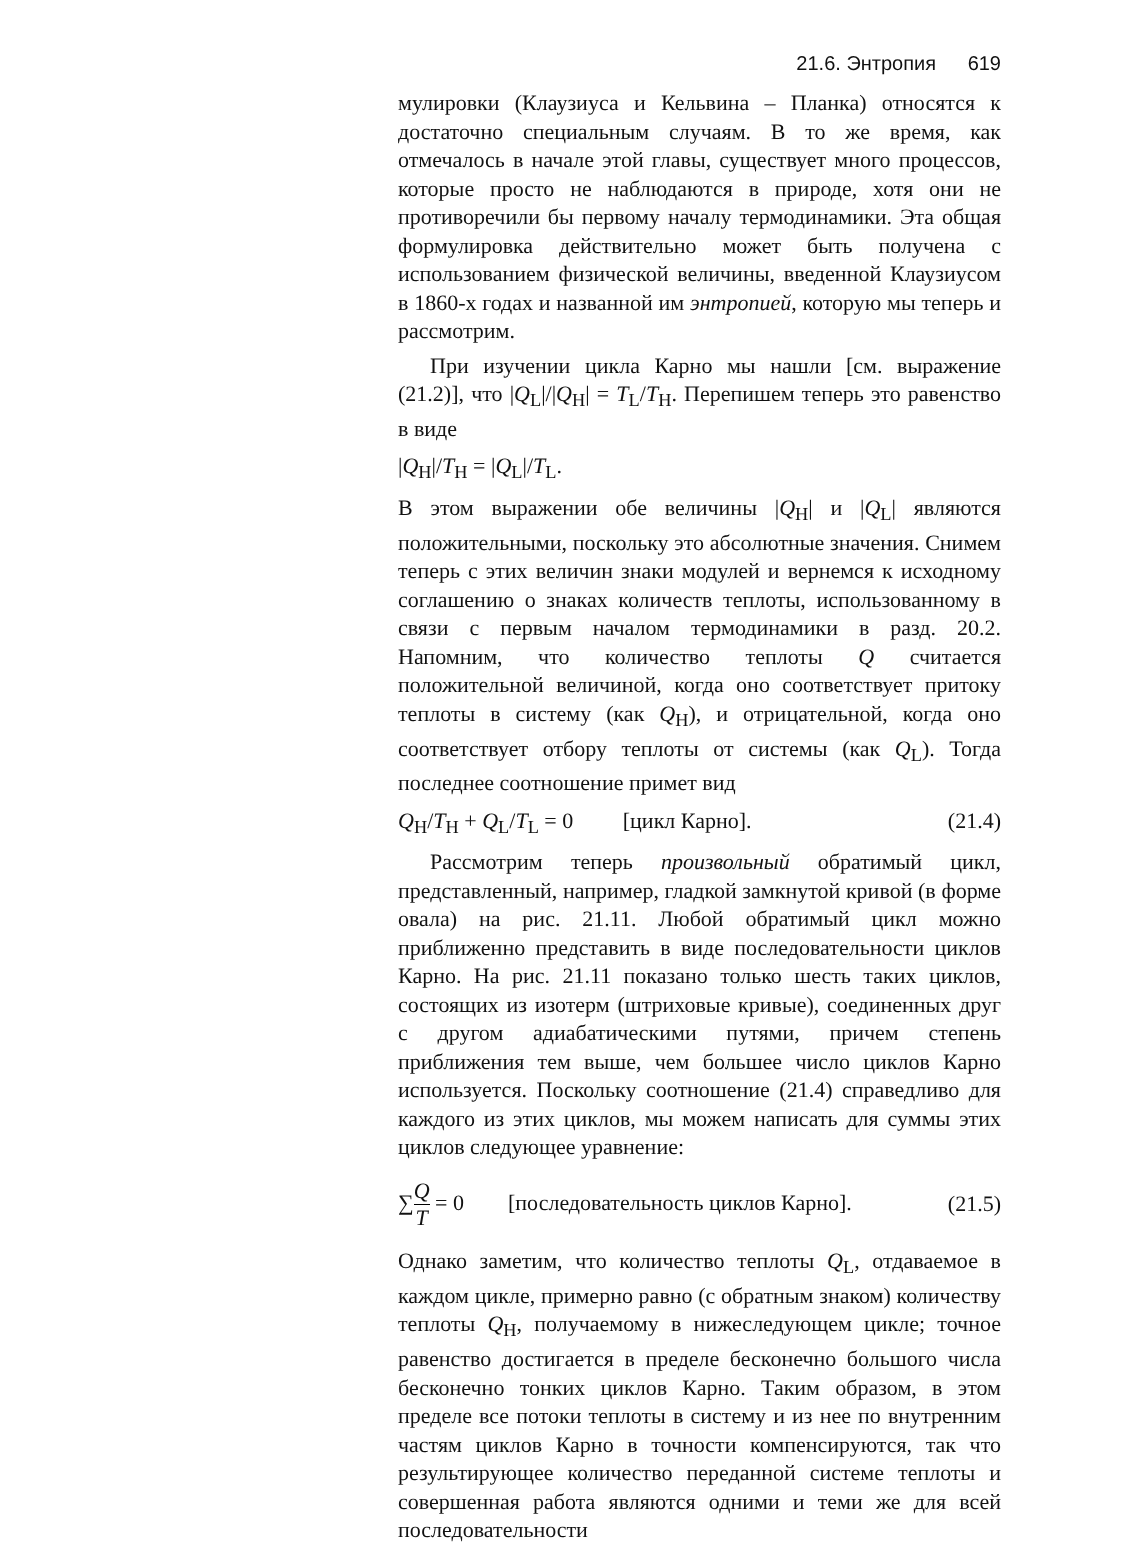21.6. Энтропия 619
мулировки (Клаузиуса и Кельвина – Планка) относятся к достаточно специальным случаям. В то же время, как отмечалось в начале этой главы, существует много процессов, которые просто не наблюдаются в природе, хотя они не противоречили бы первому началу термодинамики. Эта общая формулировка действительно может быть получена с использованием физической величины, введенной Клаузиусом в 1860-х годах и названной им энтропией, которую мы теперь и рассмотрим.
При изучении цикла Карно мы нашли [см. выражение (21.2)], что |Q<sub>L</sub>|/|Q<sub>H</sub>| = T<sub>L</sub>/T<sub>H</sub>. Перепишем теперь это равенство в виде
|Q<sub>H</sub>|/T<sub>H</sub> = |Q<sub>L</sub>|/T<sub>L</sub>.
В этом выражении обе величины |Q<sub>H</sub>| и |Q<sub>L</sub>| являются положительными, поскольку это абсолютные значения. Снимем теперь с этих величин знаки модулей и вернемся к исходному соглашению о знаках количеств теплоты, использованному в связи с первым началом термодинамики в разд. 20.2. Напомним, что количество теплоты Q считается положительной величиной, когда оно соответствует притоку теплоты в систему (как Q<sub>H</sub>), и отрицательной, когда оно соответствует отбору теплоты от системы (как Q<sub>L</sub>). Тогда последнее соотношение примет вид
Q<sub>H</sub>/T<sub>H</sub> + Q<sub>L</sub>/T<sub>L</sub> = 0 [цикл Карно]. (21.4)
Рассмотрим теперь произвольный обратимый цикл, представленный, например, гладкой замкнутой кривой (в форме овала) на рис. 21.11. Любой обратимый цикл можно приближенно представить в виде последовательности циклов Карно. На рис. 21.11 показано только шесть таких циклов, состоящих из изотерм (штриховые кривые), соединенных друг с другом адиабатическими путями, причем степень приближения тем выше, чем большее число циклов Карно используется. Поскольку соотношение (21.4) справедливо для каждого из этих циклов, мы можем написать для суммы этих циклов следующее уравнение:
∑Q T = 0 [последовательность циклов Карно]. (21.5)
Однако заметим, что количество теплоты Q<sub>L</sub>, отдаваемое в каждом цикле, примерно равно (с обратным знаком) количеству теплоты Q<sub>H</sub>, получаемому в нижеследующем цикле; точное равенство достигается в пределе бесконечно большого числа бесконечно тонких циклов Карно. Таким образом, в этом пределе все потоки теплоты в систему и из нее по внутренним частям циклов Карно в точности компенсируются, так что результирующее количество переданной системе теплоты и совершенная работа являются одними и теми же для всей последовательности